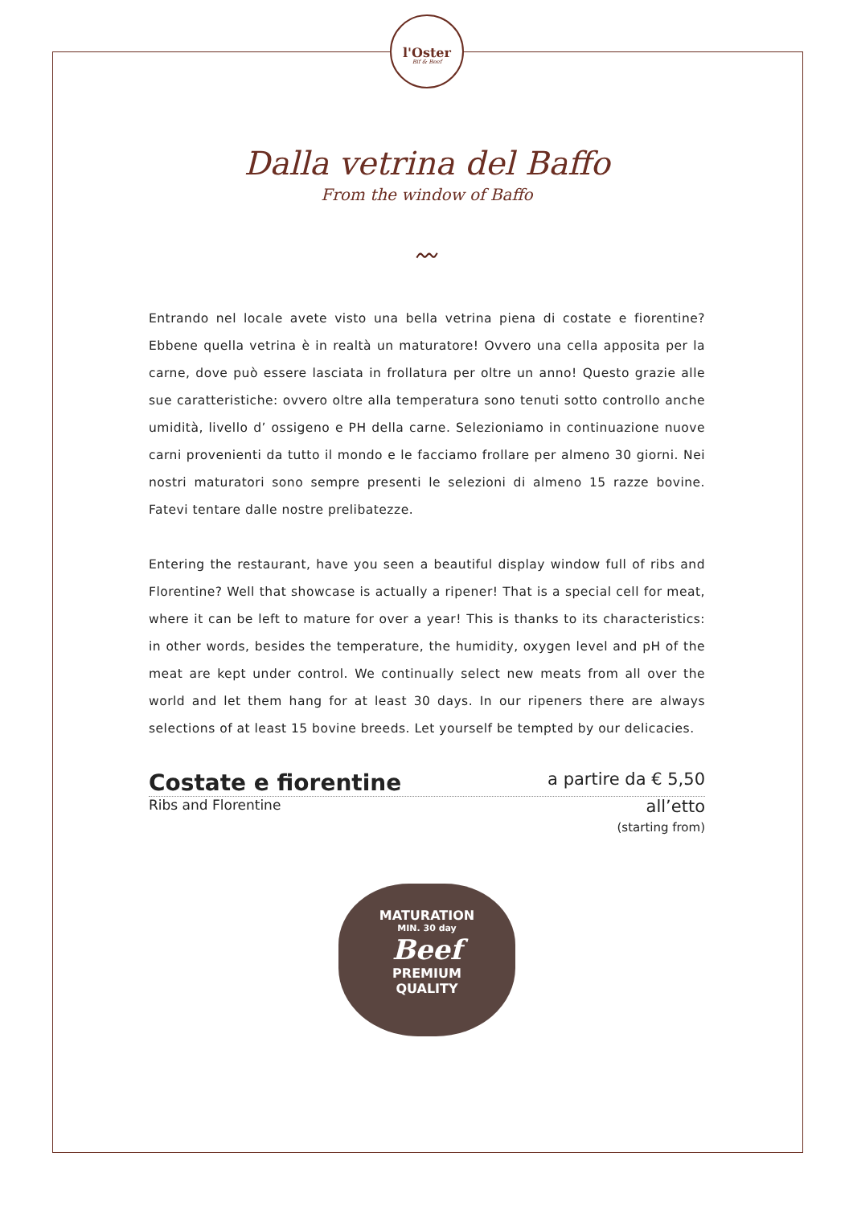l'Oster
Bif & Beef
Dalla vetrina del Baffo
From the window of Baffo
〰
Entrando nel locale avete visto una bella vetrina piena di costate e fiorentine? Ebbene quella vetrina è in realtà un maturatore! Ovvero una cella apposita per la carne, dove può essere lasciata in frollatura per oltre un anno! Questo grazie alle sue caratteristiche: ovvero oltre alla temperatura sono tenuti sotto controllo anche umidità, livello d’ ossigeno e PH della carne. Selezioniamo in continuazione nuove carni provenienti da tutto il mondo e le facciamo frollare per almeno 30 giorni. Nei nostri maturatori sono sempre presenti le selezioni di almeno 15 razze bovine. Fatevi tentare dalle nostre prelibatezze.
Entering the restaurant, have you seen a beautiful display window full of ribs and Florentine? Well that showcase is actually a ripener! That is a special cell for meat, where it can be left to mature for over a year! This is thanks to its characteristics: in other words, besides the temperature, the humidity, oxygen level and pH of the meat are kept under control. We continually select new meats from all over the world and let them hang for at least 30 days. In our ripeners there are always selections of at least 15 bovine breeds. Let yourself be tempted by our delicacies.
Costate e fiorentine a partire da € 5,50
Ribs and Florentine all’etto
(starting from)
MATURATION
MIN. 30 day
Beef
PREMIUM
QUALITY